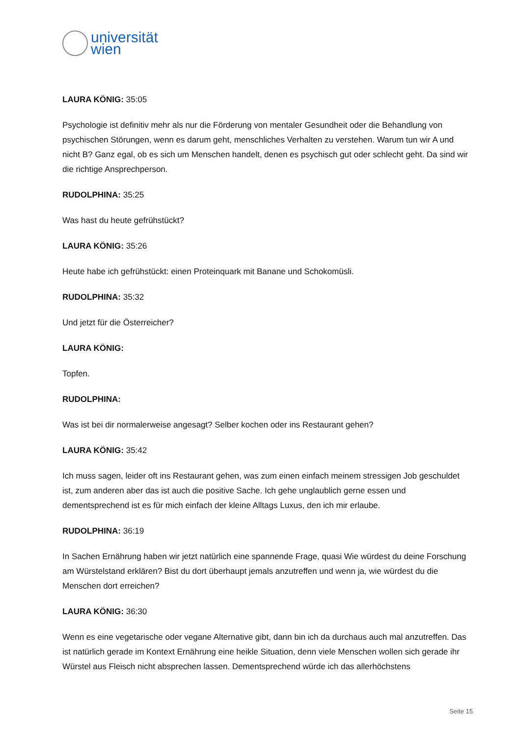universität
wien
LAURA KÖNIG: 35:05
Psychologie ist definitiv mehr als nur die Förderung von mentaler Gesundheit oder die Behandlung von psychischen Störungen, wenn es darum geht, menschliches Verhalten zu verstehen. Warum tun wir A und nicht B? Ganz egal, ob es sich um Menschen handelt, denen es psychisch gut oder schlecht geht. Da sind wir die richtige Ansprechperson.
RUDOLPHINA: 35:25
Was hast du heute gefrühstückt?
LAURA KÖNIG: 35:26
Heute habe ich gefrühstückt: einen Proteinquark mit Banane und Schokomüsli.
RUDOLPHINA: 35:32
Und jetzt für die Österreicher?
LAURA KÖNIG:
Topfen.
RUDOLPHINA:
Was ist bei dir normalerweise angesagt? Selber kochen oder ins Restaurant gehen?
LAURA KÖNIG: 35:42
Ich muss sagen, leider oft ins Restaurant gehen, was zum einen einfach meinem stressigen Job geschuldet ist, zum anderen aber das ist auch die positive Sache. Ich gehe unglaublich gerne essen und dementsprechend ist es für mich einfach der kleine Alltags Luxus, den ich mir erlaube.
RUDOLPHINA: 36:19
In Sachen Ernährung haben wir jetzt natürlich eine spannende Frage, quasi Wie würdest du deine Forschung am Würstelstand erklären? Bist du dort überhaupt jemals anzutreffen und wenn ja, wie würdest du die Menschen dort erreichen?
LAURA KÖNIG: 36:30
Wenn es eine vegetarische oder vegane Alternative gibt, dann bin ich da durchaus auch mal anzutreffen. Das ist natürlich gerade im Kontext Ernährung eine heikle Situation, denn viele Menschen wollen sich gerade ihr Würstel aus Fleisch nicht absprechen lassen. Dementsprechend würde ich das allerhöchstens
Seite 15